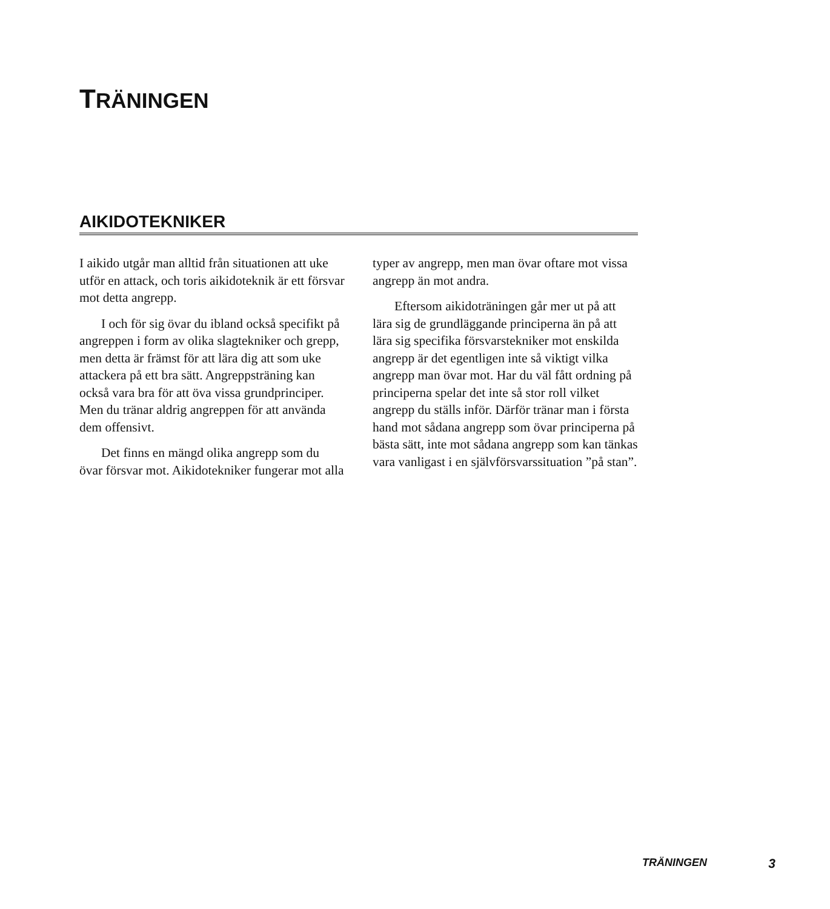TRÄNINGEN
AIKIDOTEKNIKER
I aikido utgår man alltid från situationen att uke utför en attack, och toris aikidoteknik är ett försvar mot detta angrepp.
I och för sig övar du ibland också specifikt på angreppen i form av olika slagtekniker och grepp, men detta är främst för att lära dig att som uke attackera på ett bra sätt. Angreppsträning kan också vara bra för att öva vissa grundprinciper. Men du tränar aldrig angreppen för att använda dem offensivt.
Det finns en mängd olika angrepp som du övar försvar mot. Aikidotekniker fungerar mot alla typer av angrepp, men man övar oftare mot vissa angrepp än mot andra.
Eftersom aikidoträningen går mer ut på att lära sig de grundläggande principerna än på att lära sig specifika försvarstekniker mot enskilda angrepp är det egentligen inte så viktigt vilka angrepp man övar mot. Har du väl fått ordning på principerna spelar det inte så stor roll vilket angrepp du ställs inför. Därför tränar man i första hand mot sådana angrepp som övar principerna på bästa sätt, inte mot sådana angrepp som kan tänkas vara vanligast i en självförsvarssituation ”på stan”.
TRÄNINGEN 3